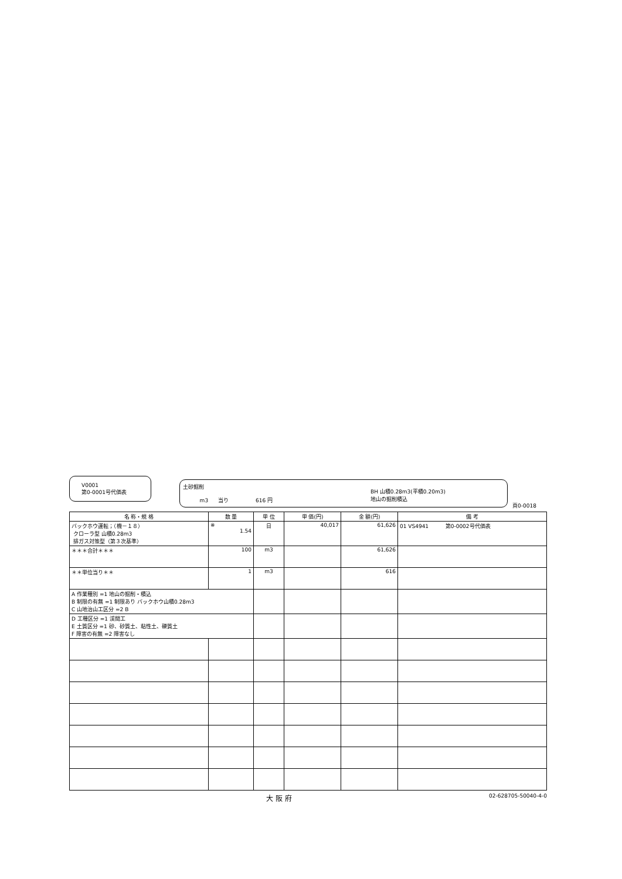V0001
第0-0001号代価表
土砂掘削
m3 当り 616 円
BH 山積0.28m3(平積0.20m3)
地山の掘削積込
頁0-0018
| 名 称・規 格 | 数 量 | 単 位 | 単 価(円) | 金 額(円) | 備 考 |
| --- | --- | --- | --- | --- | --- |
| バックホウ運転；（機－１８） クローラ型 山積0.28m3 排ガス対策型（第３次基準） | ※ 1.54 | 日 | 40,017 | 61,626 | 01 VS4941 第0-0002号代価表 |
| ＊＊＊合計＊＊＊ | 100 | m3 | | 61,626 | |
| ＊＊単位当り＊＊ | 1 | m3 | | 616 | |
| A 作業種別 =1 地山の掘削・積込 B 制限の有無 =1 制限あり バックホウ山積0.28m3 C 山地治山工区分 =2 B | | | | | |
| D 工種区分 =1 渓間工 E 土質区分 =1 砂、砂質土、粘性土、礫質土 F 障害の有無 =2 障害なし | | | | | |
大 阪 府 02-628705-50040-4-0